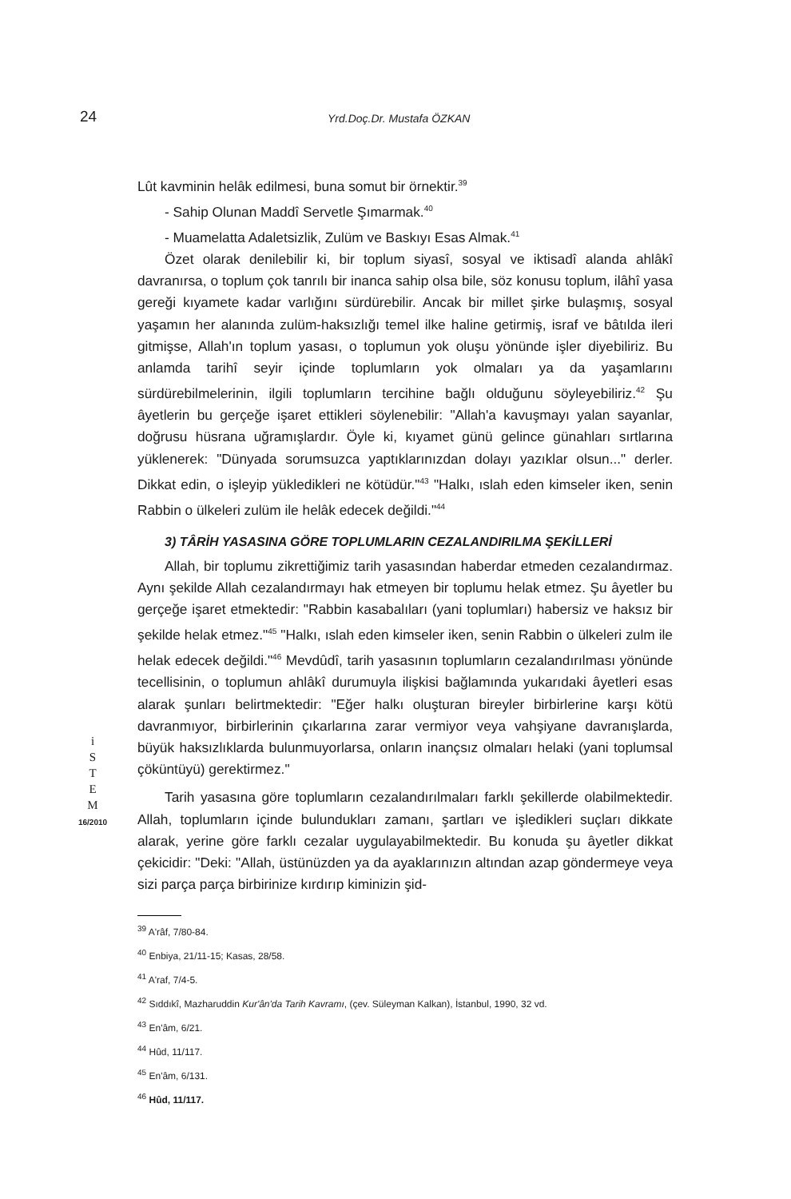24
Yrd.Doç.Dr. Mustafa ÖZKAN
i
S
T
E
M
16/2010
Lût kavminin helâk edilmesi, buna somut bir örnektir.<sup>39</sup>
- Sahip Olunan Maddî Servetle Şımarmak.<sup>40</sup>
- Muamelatta Adaletsizlik, Zulüm ve Baskıyı Esas Almak.<sup>41</sup>
Özet olarak denilebilir ki, bir toplum siyasî, sosyal ve iktisadî alanda ahlâkî davranırsa, o toplum çok tanrılı bir inanca sahip olsa bile, söz konusu toplum, ilâhî yasa gereği kıyamete kadar varlığını sürdürebilir. Ancak bir millet şirke bulaşmış, sosyal yaşamın her alanında zulüm-haksızlığı temel ilke haline getirmiş, israf ve bâtılda ileri gitmişse, Allah'ın toplum yasası, o toplumun yok oluşu yönünde işler diyebiliriz. Bu anlamda tarihî seyir içinde toplumların yok olmaları ya da yaşamlarını sürdürebilmelerinin, ilgili toplumların tercihine bağlı olduğunu söyleyebiliriz.<sup>42</sup> Şu âyetlerin bu gerçeğe işaret ettikleri söylenebilir: "Allah'a kavuşmayı yalan sayanlar, doğrusu hüsrana uğramışlardır. Öyle ki, kıyamet günü gelince günahları sırtlarına yüklenerek: "Dünyada sorumsuzca yaptıklarınızdan dolayı yazıklar olsun..." derler. Dikkat edin, o işleyip yükledikleri ne kötüdür."<sup>43</sup> "Halkı, ıslah eden kimseler iken, senin Rabbin o ülkeleri zulüm ile helâk edecek değildi."<sup>44</sup>
3) TÂRİH YASASINA GÖRE TOPLUMLARIN CEZALANDIRILMA ŞEKİLLERİ
Allah, bir toplumu zikrettiğimiz tarih yasasından haberdar etmeden cezalandırmaz. Aynı şekilde Allah cezalandırmayı hak etmeyen bir toplumu helak etmez. Şu âyetler bu gerçeğe işaret etmektedir: "Rabbin kasabalıları (yani toplumları) habersiz ve haksız bir şekilde helak etmez."<sup>45</sup> "Halkı, ıslah eden kimseler iken, senin Rabbin o ülkeleri zulm ile helak edecek değildi."<sup>46</sup> Mevdûdî, tarih yasasının toplumların cezalandırılması yönünde tecellisinin, o toplumun ahlâkî durumuyla ilişkisi bağlamında yukarıdaki âyetleri esas alarak şunları belirtmektedir: "Eğer halkı oluşturan bireyler birbirlerine karşı kötü davranmıyor, birbirlerinin çıkarlarına zarar vermiyor veya vahşiyane davranışlarda, büyük haksızlıklarda bulunmuyorlarsa, onların inançsız olmaları helaki (yani toplumsal çöküntüyü) gerektirmez."
Tarih yasasına göre toplumların cezalandırılmaları farklı şekillerde olabilmektedir. Allah, toplumların içinde bulundukları zamanı, şartları ve işledikleri suçları dikkate alarak, yerine göre farklı cezalar uygulayabilmektedir. Bu konuda şu âyetler dikkat çekicidir: "Deki: "Allah, üstünüzden ya da ayaklarınızın altından azap göndermeye veya sizi parça parça birbirinize kırdırıp kiminizin şid-
<sup>39</sup> A'râf, 7/80-84.
<sup>40</sup> Enbiya, 21/11-15; Kasas, 28/58.
<sup>41</sup> A'raf, 7/4-5.
<sup>42</sup> Sıddıkî, Mazharuddin Kur'ân'da Tarih Kavramı, (çev. Süleyman Kalkan), İstanbul, 1990, 32 vd.
<sup>43</sup> En'âm, 6/21.
<sup>44</sup> Hûd, 11/117.
<sup>45</sup> En'âm, 6/131.
<sup>46</sup> Hûd, 11/117.